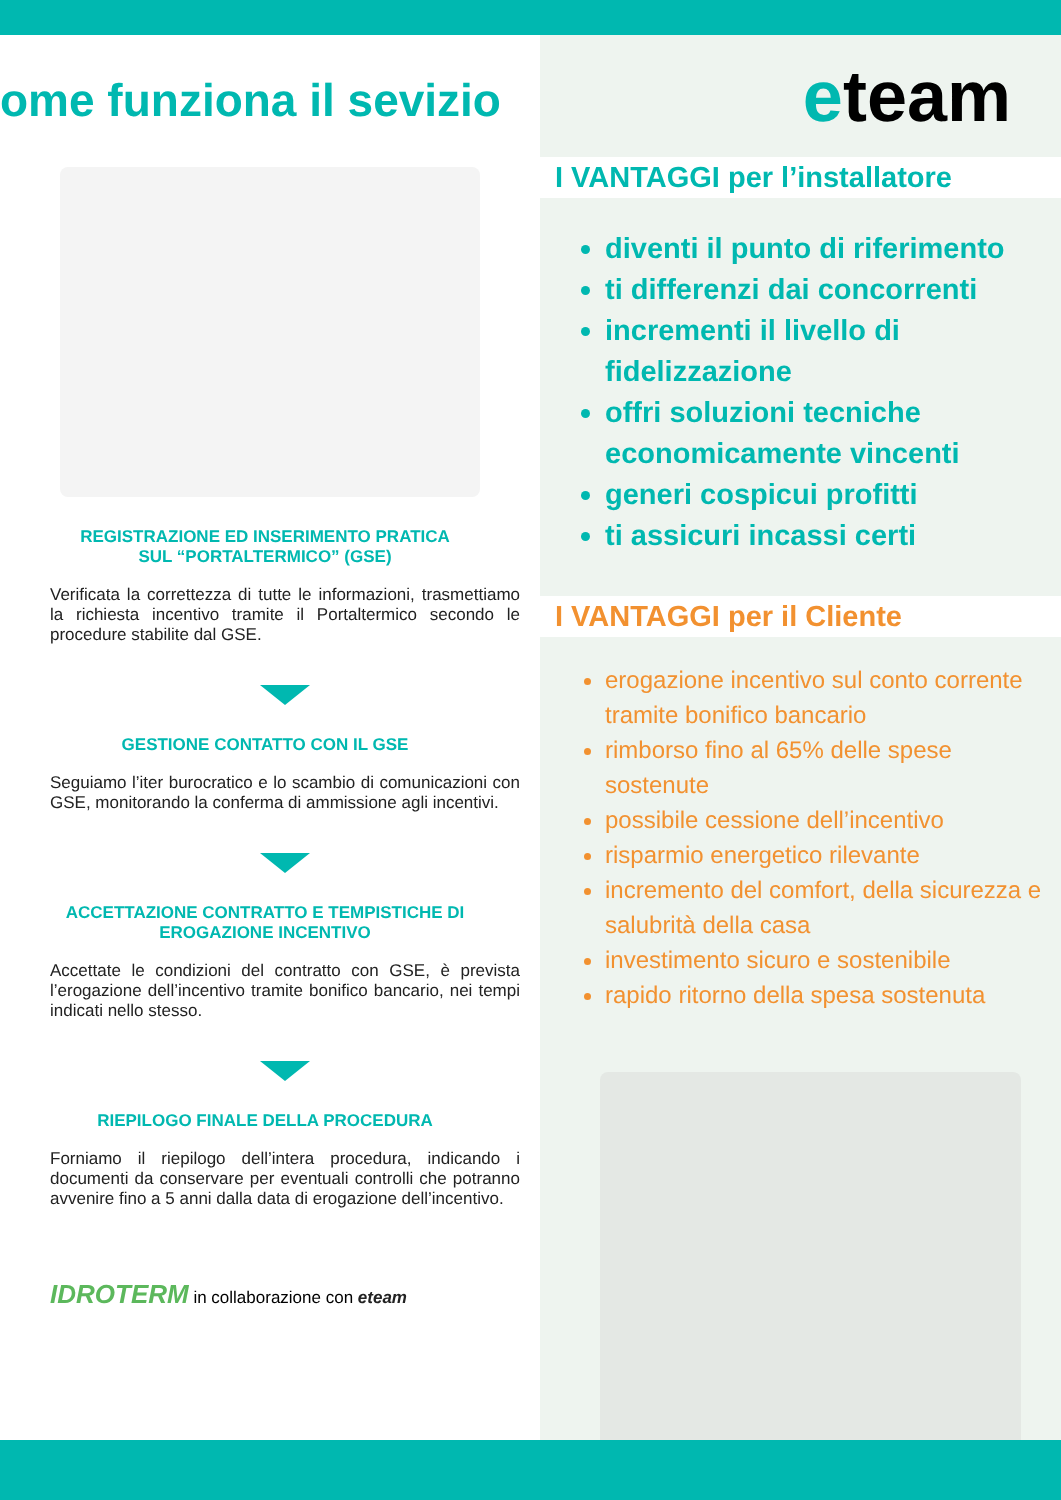ome funziona il sevizio
REGISTRAZIONE ED INSERIMENTO PRATICA
SUL “PORTALTERMICO” (GSE)
Verificata la correttezza di tutte le informazioni, trasmettiamo la richiesta incentivo tramite il Portaltermico secondo le procedure stabilite dal GSE.
GESTIONE CONTATTO CON IL GSE
Seguiamo l’iter burocratico e lo scambio di comunicazioni con GSE, monitorando la conferma di ammissione agli incentivi.
ACCETTAZIONE CONTRATTO E TEMPISTICHE DI EROGAZIONE INCENTIVO
Accettate le condizioni del contratto con GSE, è prevista l’erogazione dell’incentivo tramite bonifico bancario, nei tempi indicati nello stesso.
RIEPILOGO FINALE DELLA PROCEDURA
Forniamo il riepilogo dell’intera procedura, indicando i documenti da conservare per eventuali controlli che potranno avvenire fino a 5 anni dalla data di erogazione dell’incentivo.
IDROTERM in collaborazione con eteam
eteam
I VANTAGGI per l’installatore
diventi il punto di riferimento
ti differenzi dai concorrenti
incrementi il livello di fidelizzazione
offri soluzioni tecniche economicamente vincenti
generi cospicui profitti
ti assicuri incassi certi
I VANTAGGI per il Cliente
erogazione incentivo sul conto corrente tramite bonifico bancario
rimborso fino al 65% delle spese sostenute
possibile cessione dell’incentivo
risparmio energetico rilevante
incremento del comfort, della sicurezza e salubrità della casa
investimento sicuro e sostenibile
rapido ritorno della spesa sostenuta